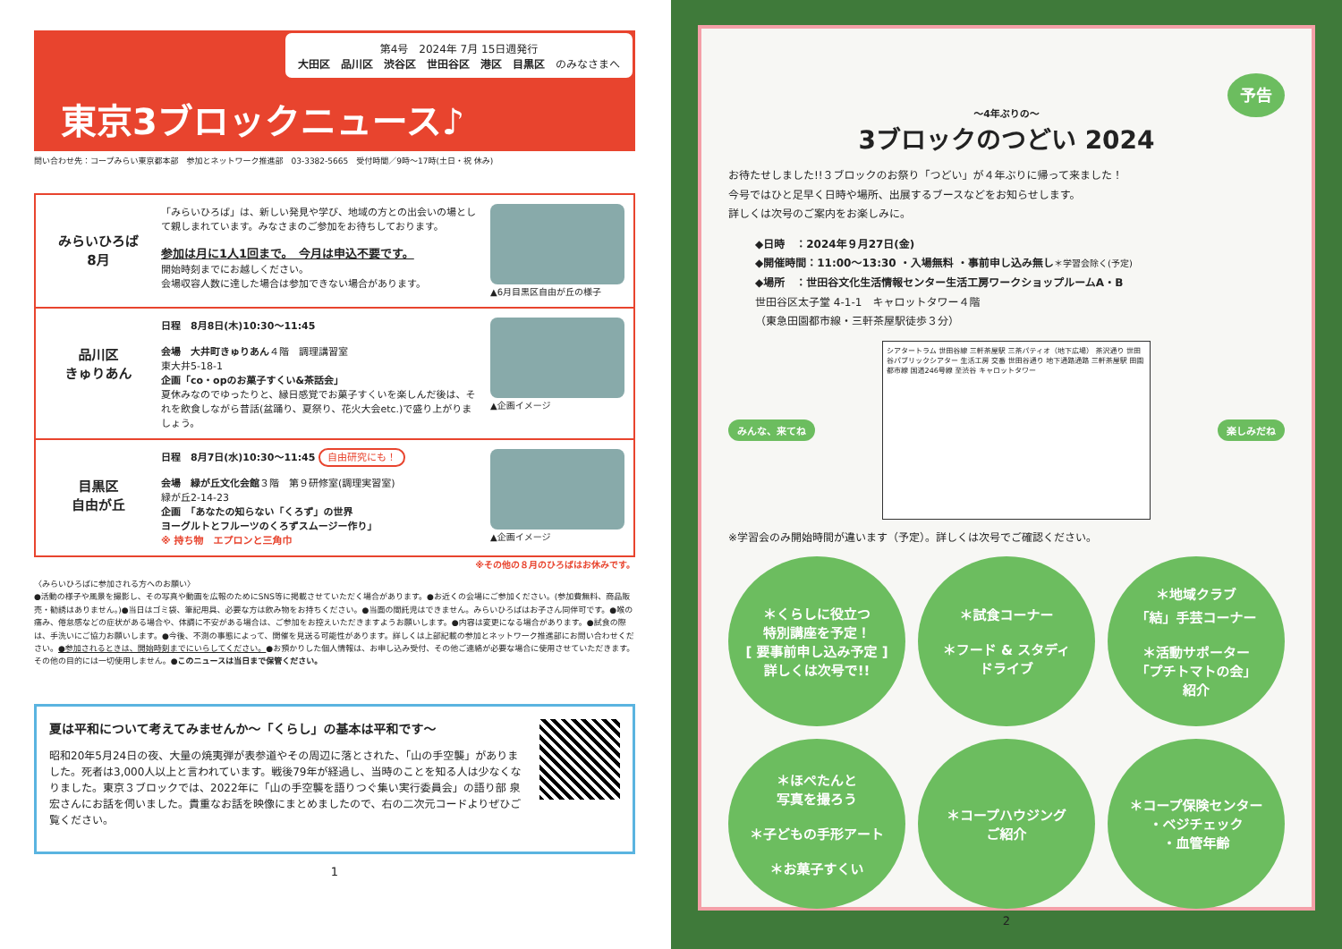東京3ブロックニュース♪
第4号　2024年 7月 15日週発行
大田区　品川区　渋谷区　世田谷区　港区　目黒区　のみなさまへ
問い合わせ先：コープみらい東京都本部　参加とネットワーク推進部　03-3382-5665　受付時間／9時～17時(土日・祝 休み)
みらいひろば
8月
「みらいひろば」は、新しい発見や学び、地域の方との出会いの場として親しまれています。みなさまのご参加をお待ちしております。
参加は月に1人1回まで。　今月は申込不要です。
開始時刻までにお越しください。
会場収容人数に達した場合は参加できない場合があります。
▲6月目黒区自由が丘の様子
品川区
きゅりあん
日程　8月8日(木)10:30～11:45
会場　大井町きゅりあん４階　調理講習室
東大井5-18-1
企画「co・opのお菓子すくい&茶話会」
夏休みなのでゆったりと、縁日感覚でお菓子すくいを楽しんだ後は、それを飲食しながら昔話(盆踊り、夏祭り、花火大会etc.)で盛り上がりましょう。
▲企画イメージ
目黒区
自由が丘
日程　8月7日(水)10:30～11:45 自由研究にも！
会場　緑が丘文化会館３階　第９研修室(調理実習室)
緑が丘2-14-23
企画　「あなたの知らない「くろず」の世界
ヨーグルトとフルーツのくろずスムージー作り」
※ 持ち物　エプロンと三角巾
▲企画イメージ
※その他の８月のひろばはお休みです。
〈みらいひろばに参加される方へのお願い〉
●活動の様子や風景を撮影し、その写真や動画を広報のためにSNS等に掲載させていただく場合があります。●お近くの会場にご参加ください。(参加費無料、商品販売・勧誘はありません。)●当日はゴミ袋、筆記用具、必要な方は飲み物をお持ちください。●当面の間託児はできません。みらいひろばはお子さん同伴可です。●喉の痛み、倦怠感などの症状がある場合や、体調に不安がある場合は、ご参加をお控えいただきますようお願いします。●内容は変更になる場合があります。●試食の際は、手洗いにご協力お願いします。●今後、不測の事態によって、開催を見送る可能性があります。詳しくは上部記載の参加とネットワーク推進部にお問い合わせください。●参加されるときは、開始時刻までにいらしてください。●お預かりした個人情報は、お申し込み受付、その他ご連絡が必要な場合に使用させていただきます。その他の目的には一切使用しません。●このニュースは当日まで保管ください。
夏は平和について考えてみませんか～「くらし」の基本は平和です～
昭和20年5月24日の夜、大量の焼夷弾が表参道やその周辺に落とされた、「山の手空襲」がありました。死者は3,000人以上と言われています。戦後79年が経過し、当時のことを知る人は少なくなりました。東京３ブロックでは、2022年に「山の手空襲を語りつぐ集い実行委員会」の語り部 泉 宏さんにお話を伺いました。貴重なお話を映像にまとめましたので、右の二次元コードよりぜひご覧ください。
1
予告
～4年ぶりの～
3ブロックのつどい 2024
お待たせしました!!３ブロックのお祭り「つどい」が４年ぶりに帰って来ました！
今号ではひと足早く日時や場所、出展するブースなどをお知らせします。
詳しくは次号のご案内をお楽しみに。
◆日時　：2024年９月27日(金)
◆開催時間：11:00～13:30 ・入場無料 ・事前申し込み無し＊学習会除く(予定)
◆場所　：世田谷文化生活情報センター生活工房ワークショップルームA・B
世田谷区太子堂 4-1-1　キャロットタワー４階
（東急田園都市線・三軒茶屋駅徒歩３分）
みんな、来てね
シアタートラム 世田谷線 三軒茶屋駅 三茶パティオ（地下広場） 茶沢通り 世田谷パブリックシアター 生活工房 交番 世田谷通り 地下通路通路 三軒茶屋駅 田園都市線 国道246号線 至渋谷 キャロットタワー
楽しみだね
※学習会のみ開始時間が違います（予定）。詳しくは次号でご確認ください。
＊くらしに役立つ
特別講座を予定！
[ 要事前申し込み予定 ]
詳しくは次号で!!
＊試食コーナー
＊フード & スタディ
ドライブ
＊地域クラブ
「結」手芸コーナー
＊活動サポーター
「プチトマトの会」
紹介
＊ほぺたんと
写真を撮ろう
＊子どもの手形アート
＊お菓子すくい
＊コープハウジング
ご紹介
＊コープ保険センター
・ベジチェック
・血管年齢
2